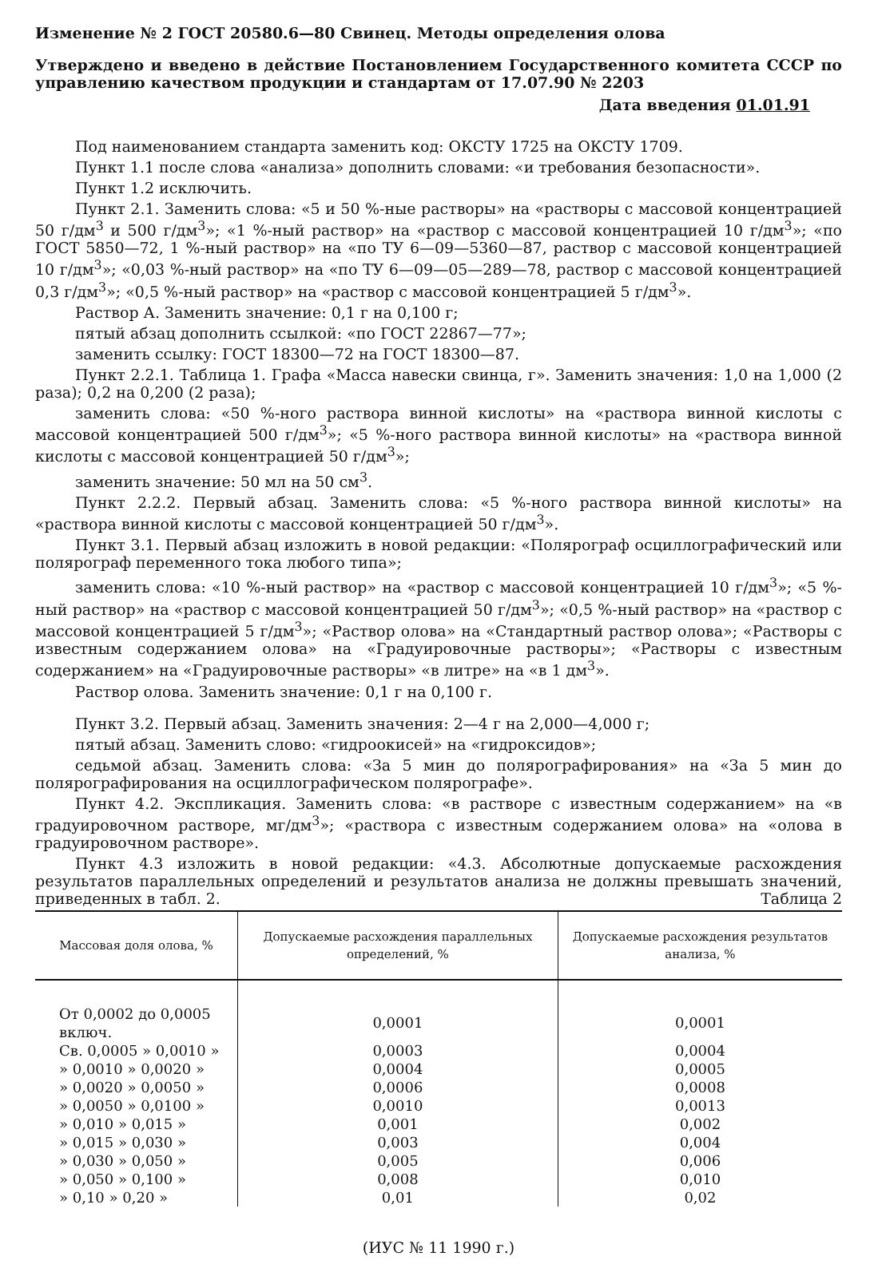Изменение № 2 ГОСТ 20580.6—80 Свинец. Методы определения олова
Утверждено и введено в действие Постановлением Государственного комитета СССР по управлению качеством продукции и стандартам от 17.07.90 № 2203
Дата введения 01.01.91
Под наименованием стандарта заменить код: ОКСТУ 1725 на ОКСТУ 1709.
Пункт 1.1 после слова «анализа» дополнить словами: «и требования безопасности».
Пункт 1.2 исключить.
Пункт 2.1. Заменить слова: «5 и 50 %-ные растворы» на «растворы с массовой концентрацией 50 г/дм<sup>3</sup> и 500 г/дм<sup>3</sup>»; «1 %-ный раствор» на «раствор с массовой концентрацией 10 г/дм<sup>3</sup>»; «по ГОСТ 5850—72, 1 %-ный раствор» на «по ТУ 6—09—5360—87, раствор с массовой концентрацией 10 г/дм<sup>3</sup>»; «0,03 %-ный раствор» на «по ТУ 6—09—05—289—78, раствор с массовой концентрацией 0,3 г/дм<sup>3</sup>»; «0,5 %-ный раствор» на «раствор с массовой концентрацией 5 г/дм<sup>3</sup>».
Раствор А. Заменить значение: 0,1 г на 0,100 г;
пятый абзац дополнить ссылкой: «по ГОСТ 22867—77»;
заменить ссылку: ГОСТ 18300—72 на ГОСТ 18300—87.
Пункт 2.2.1. Таблица 1. Графа «Масса навески свинца, г». Заменить значения: 1,0 на 1,000 (2 раза); 0,2 на 0,200 (2 раза);
заменить слова: «50 %-ного раствора винной кислоты» на «раствора винной кислоты с массовой концентрацией 500 г/дм<sup>3</sup>»; «5 %-ного раствора винной кислоты» на «раствора винной кислоты с массовой концентрацией 50 г/дм<sup>3</sup>»;
заменить значение: 50 мл на 50 см<sup>3</sup>.
Пункт 2.2.2. Первый абзац. Заменить слова: «5 %-ного раствора винной кислоты» на «раствора винной кислоты с массовой концентрацией 50 г/дм<sup>3</sup>».
Пункт 3.1. Первый абзац изложить в новой редакции: «Полярограф осциллографический или полярограф переменного тока любого типа»;
заменить слова: «10 %-ный раствор» на «раствор с массовой концентрацией 10 г/дм<sup>3</sup>»; «5 %-ный раствор» на «раствор с массовой концентрацией 50 г/дм<sup>3</sup>»; «0,5 %-ный раствор» на «раствор с массовой концентрацией 5 г/дм<sup>3</sup>»; «Раствор олова» на «Стандартный раствор олова»; «Растворы с известным содержанием олова» на «Градуировочные растворы»; «Растворы с известным содержанием» на «Градуировочные растворы» «в литре» на «в 1 дм<sup>3</sup>».
Раствор олова. Заменить значение: 0,1 г на 0,100 г.
Пункт 3.2. Первый абзац. Заменить значения: 2—4 г на 2,000—4,000 г;
пятый абзац. Заменить слово: «гидроокисей» на «гидроксидов»;
седьмой абзац. Заменить слова: «За 5 мин до полярографирования» на «За 5 мин до полярографирования на осциллографическом полярографе».
Пункт 4.2. Экспликация. Заменить слова: «в растворе с известным содержанием» на «в градуировочном растворе, мг/дм<sup>3</sup>»; «раствора с известным содержанием олова» на «олова в градуировочном растворе».
Пункт 4.3 изложить в новой редакции: «4.3. Абсолютные допускаемые расхождения результатов параллельных определений и результатов анализа не должны превышать значений, приведенных в табл. 2. Таблица 2
| Массовая доля олова, % | Допускаемые расхождения параллельных определений, % | Допускаемые расхождения результатов анализа, % |
| --- | --- | --- |
| От 0,0002 до 0,0005 включ. | 0,0001 | 0,0001 |
| Св. 0,0005 » 0,0010 » | 0,0003 | 0,0004 |
| » 0,0010 » 0,0020 » | 0,0004 | 0,0005 |
| » 0,0020 » 0,0050 » | 0,0006 | 0,0008 |
| » 0,0050 » 0,0100 » | 0,0010 | 0,0013 |
| » 0,010 » 0,015 » | 0,001 | 0,002 |
| » 0,015 » 0,030 » | 0,003 | 0,004 |
| » 0,030 » 0,050 » | 0,005 | 0,006 |
| » 0,050 » 0,100 » | 0,008 | 0,010 |
| » 0,10 » 0,20 » | 0,01 | 0,02 |
(ИУС № 11 1990 г.)